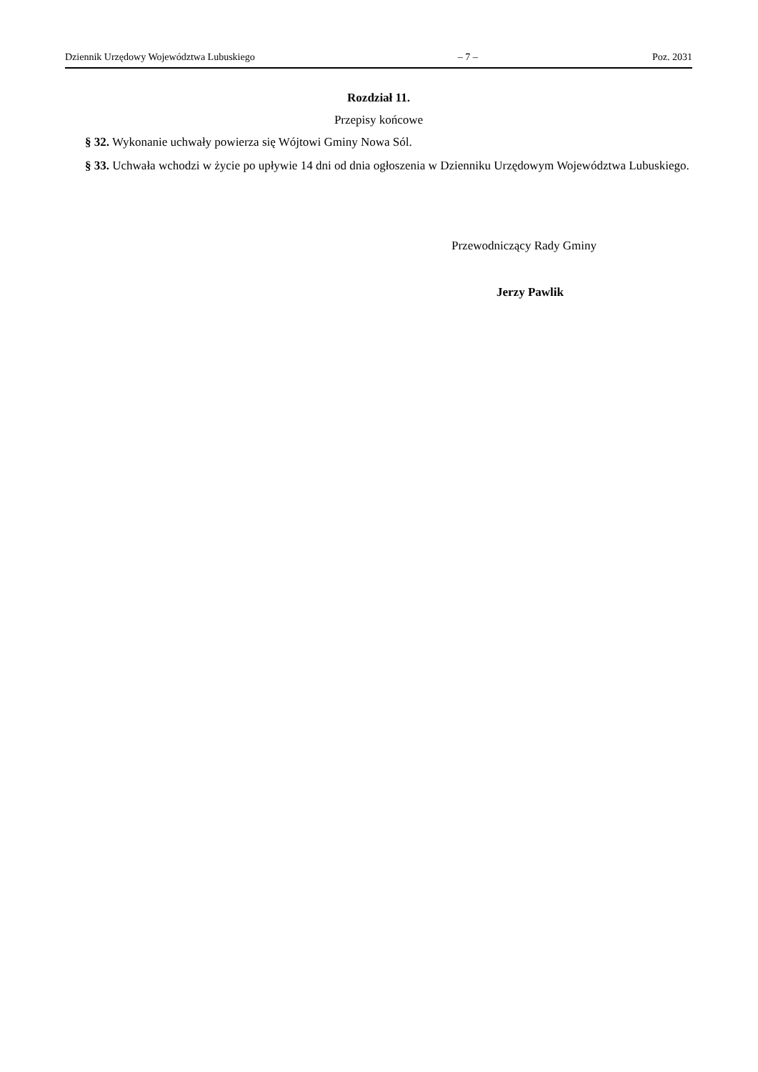Dziennik Urzędowy Województwa Lubuskiego – 7 – Poz. 2031
Rozdział 11.
Przepisy końcowe
§ 32. Wykonanie uchwały powierza się Wójtowi Gminy Nowa Sól.
§ 33. Uchwała wchodzi w życie po upływie 14 dni od dnia ogłoszenia w Dzienniku Urzędowym Województwa Lubuskiego.
Przewodniczący Rady Gminy
Jerzy Pawlik